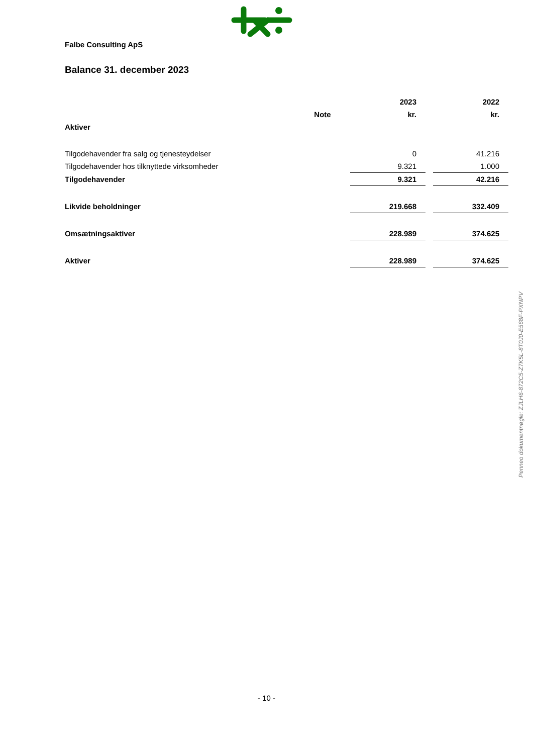Falbe Consulting ApS
Balance 31. december 2023
| | | 2023 | | 2022 |
| | Note | kr. | | kr. |
| Aktiver | | | | |
| Tilgodehavender fra salg og tjenesteydelser | | 0 | | 41.216 |
| Tilgodehavender hos tilknyttede virksomheder | | 9.321 | | 1.000 |
| Tilgodehavender | | 9.321 | | 42.216 |
| Likvide beholdninger | | 219.668 | | 332.409 |
| Omsætningsaktiver | | 228.989 | | 374.625 |
| Aktiver | | 228.989 | | 374.625 |
Penneo dokumentnøgle: ZJLH6-872C5-Z7K5L-8T0J0-E568F-PXNPV
- 10 -